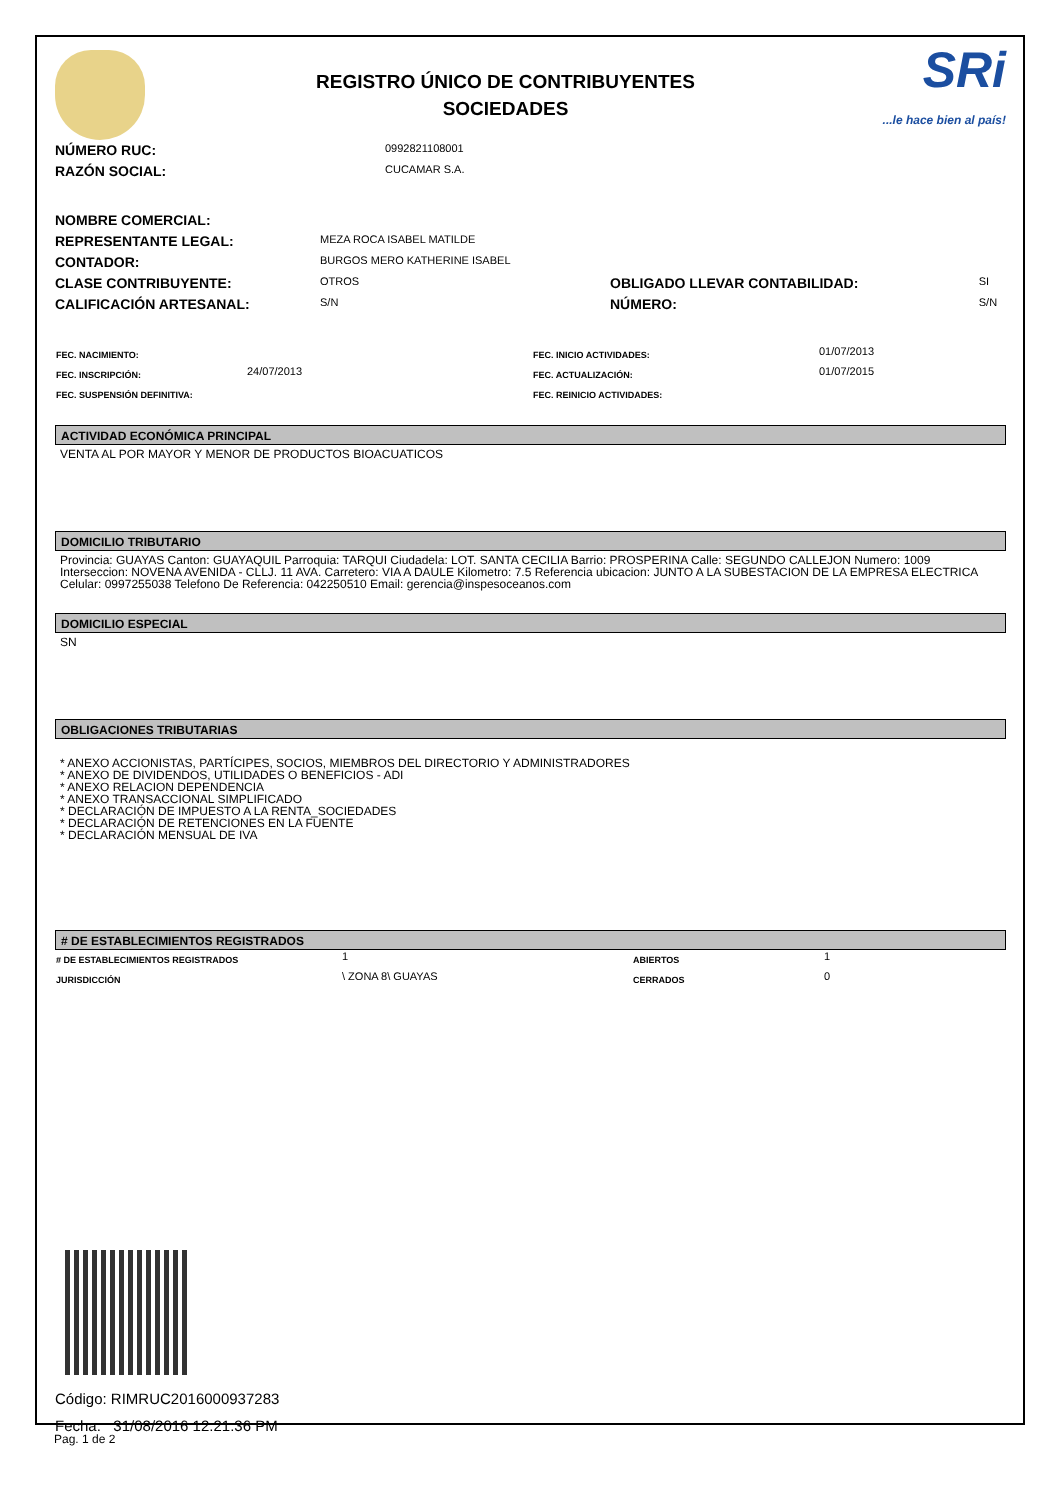REGISTRO ÚNICO DE CONTRIBUYENTES
SOCIEDADES
SRi...le hace bien al país!
| NÚMERO RUC: | 0992821108001 |
| RAZÓN SOCIAL: | CUCAMAR S.A. |
| NOMBRE COMERCIAL: | | | |
| REPRESENTANTE LEGAL: | MEZA ROCA ISABEL MATILDE | | |
| CONTADOR: | BURGOS MERO KATHERINE ISABEL | | |
| CLASE CONTRIBUYENTE: | OTROS | OBLIGADO LLEVAR CONTABILIDAD: | SI |
| CALIFICACIÓN ARTESANAL: | S/N | NÚMERO: | S/N |
| FEC. NACIMIENTO: | | FEC. INICIO ACTIVIDADES: | 01/07/2013 |
| FEC. INSCRIPCIÓN: | 24/07/2013 | FEC. ACTUALIZACIÓN: | 01/07/2015 |
| FEC. SUSPENSIÓN DEFINITIVA: | | FEC. REINICIO ACTIVIDADES: | |
ACTIVIDAD ECONÓMICA PRINCIPAL
VENTA AL POR MAYOR Y MENOR DE PRODUCTOS BIOACUATICOS
DOMICILIO TRIBUTARIO
Provincia: GUAYAS Canton: GUAYAQUIL Parroquia: TARQUI Ciudadela: LOT. SANTA CECILIA Barrio: PROSPERINA Calle: SEGUNDO CALLEJON Numero: 1009 Interseccion: NOVENA AVENIDA - CLLJ. 11 AVA. Carretero: VIA A DAULE Kilometro: 7.5 Referencia ubicacion: JUNTO A LA SUBESTACION DE LA EMPRESA ELECTRICA Celular: 0997255038 Telefono De Referencia: 042250510 Email: gerencia@inspesoceanos.com
DOMICILIO ESPECIAL
SN
OBLIGACIONES TRIBUTARIAS
* ANEXO ACCIONISTAS, PARTÍCIPES, SOCIOS, MIEMBROS DEL DIRECTORIO Y ADMINISTRADORES
* ANEXO DE DIVIDENDOS, UTILIDADES O BENEFICIOS - ADI
* ANEXO RELACION DEPENDENCIA
* ANEXO TRANSACCIONAL SIMPLIFICADO
* DECLARACIÓN DE IMPUESTO A LA RENTA_SOCIEDADES
* DECLARACIÓN DE RETENCIONES EN LA FUENTE
* DECLARACIÓN MENSUAL DE IVA
# DE ESTABLECIMIENTOS REGISTRADOS
| # DE ESTABLECIMIENTOS REGISTRADOS | 1 | ABIERTOS | 1 |
| JURISDICCIÓN | \ ZONA 8\ GUAYAS | CERRADOS | 0 |
Código: RIMRUC2016000937283
Fecha: 31/08/2016 12:21:36 PM
Pag. 1 de 2